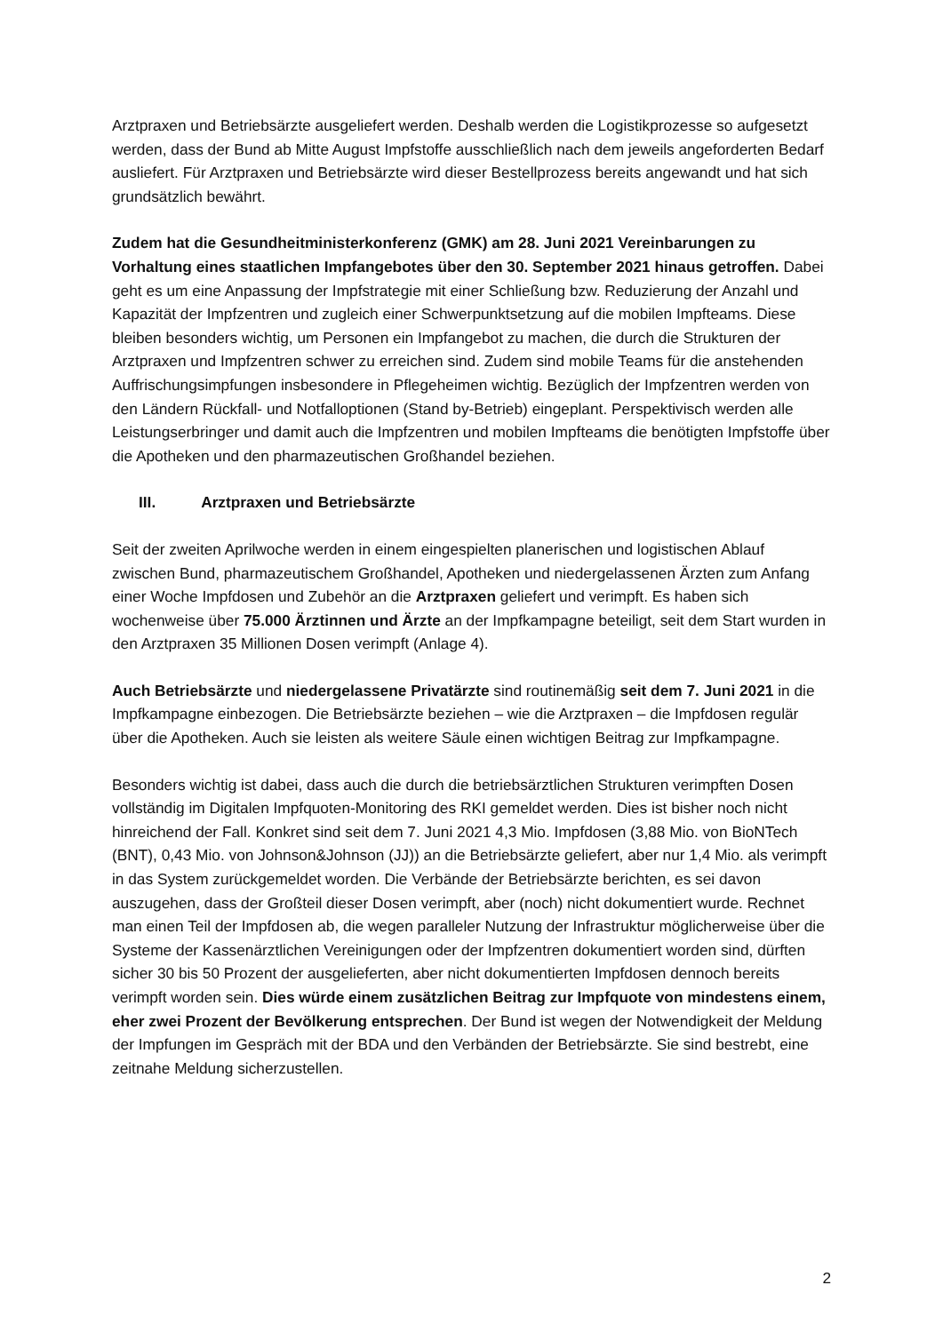Arztpraxen und Betriebsärzte ausgeliefert werden. Deshalb werden die Logistikprozesse so aufgesetzt werden, dass der Bund ab Mitte August Impfstoffe ausschließlich nach dem jeweils angeforderten Bedarf ausliefert. Für Arztpraxen und Betriebsärzte wird dieser Bestellprozess bereits angewandt und hat sich grundsätzlich bewährt.
Zudem hat die Gesundheitministerkonferenz (GMK) am 28. Juni 2021 Vereinbarungen zu Vorhaltung eines staatlichen Impfangebotes über den 30. September 2021 hinaus getroffen. Dabei geht es um eine Anpassung der Impfstrategie mit einer Schließung bzw. Reduzierung der Anzahl und Kapazität der Impfzentren und zugleich einer Schwerpunktsetzung auf die mobilen Impfteams. Diese bleiben besonders wichtig, um Personen ein Impfangebot zu machen, die durch die Strukturen der Arztpraxen und Impfzentren schwer zu erreichen sind. Zudem sind mobile Teams für die anstehenden Auffrischungsimpfungen insbesondere in Pflegeheimen wichtig. Bezüglich der Impfzentren werden von den Ländern Rückfall- und Notfalloptionen (Stand by-Betrieb) eingeplant. Perspektivisch werden alle Leistungserbringer und damit auch die Impfzentren und mobilen Impfteams die benötigten Impfstoffe über die Apotheken und den pharmazeutischen Großhandel beziehen.
III. Arztpraxen und Betriebsärzte
Seit der zweiten Aprilwoche werden in einem eingespielten planerischen und logistischen Ablauf zwischen Bund, pharmazeutischem Großhandel, Apotheken und niedergelassenen Ärzten zum Anfang einer Woche Impfdosen und Zubehör an die Arztpraxen geliefert und verimpft. Es haben sich wochenweise über 75.000 Ärztinnen und Ärzte an der Impfkampagne beteiligt, seit dem Start wurden in den Arztpraxen 35 Millionen Dosen verimpft (Anlage 4).
Auch Betriebsärzte und niedergelassene Privatärzte sind routinemäßig seit dem 7. Juni 2021 in die Impfkampagne einbezogen. Die Betriebsärzte beziehen – wie die Arztpraxen – die Impfdosen regulär über die Apotheken. Auch sie leisten als weitere Säule einen wichtigen Beitrag zur Impfkampagne.
Besonders wichtig ist dabei, dass auch die durch die betriebsärztlichen Strukturen verimpften Dosen vollständig im Digitalen Impfquoten-Monitoring des RKI gemeldet werden. Dies ist bisher noch nicht hinreichend der Fall. Konkret sind seit dem 7. Juni 2021 4,3 Mio. Impfdosen (3,88 Mio. von BioNTech (BNT), 0,43 Mio. von Johnson&Johnson (JJ)) an die Betriebsärzte geliefert, aber nur 1,4 Mio. als verimpft in das System zurückgemeldet worden. Die Verbände der Betriebsärzte berichten, es sei davon auszugehen, dass der Großteil dieser Dosen verimpft, aber (noch) nicht dokumentiert wurde. Rechnet man einen Teil der Impfdosen ab, die wegen paralleler Nutzung der Infrastruktur möglicherweise über die Systeme der Kassenärztlichen Vereinigungen oder der Impfzentren dokumentiert worden sind, dürften sicher 30 bis 50 Prozent der ausgelieferten, aber nicht dokumentierten Impfdosen dennoch bereits verimpft worden sein. Dies würde einem zusätzlichen Beitrag zur Impfquote von mindestens einem, eher zwei Prozent der Bevölkerung entsprechen. Der Bund ist wegen der Notwendigkeit der Meldung der Impfungen im Gespräch mit der BDA und den Verbänden der Betriebsärzte. Sie sind bestrebt, eine zeitnahe Meldung sicherzustellen.
2